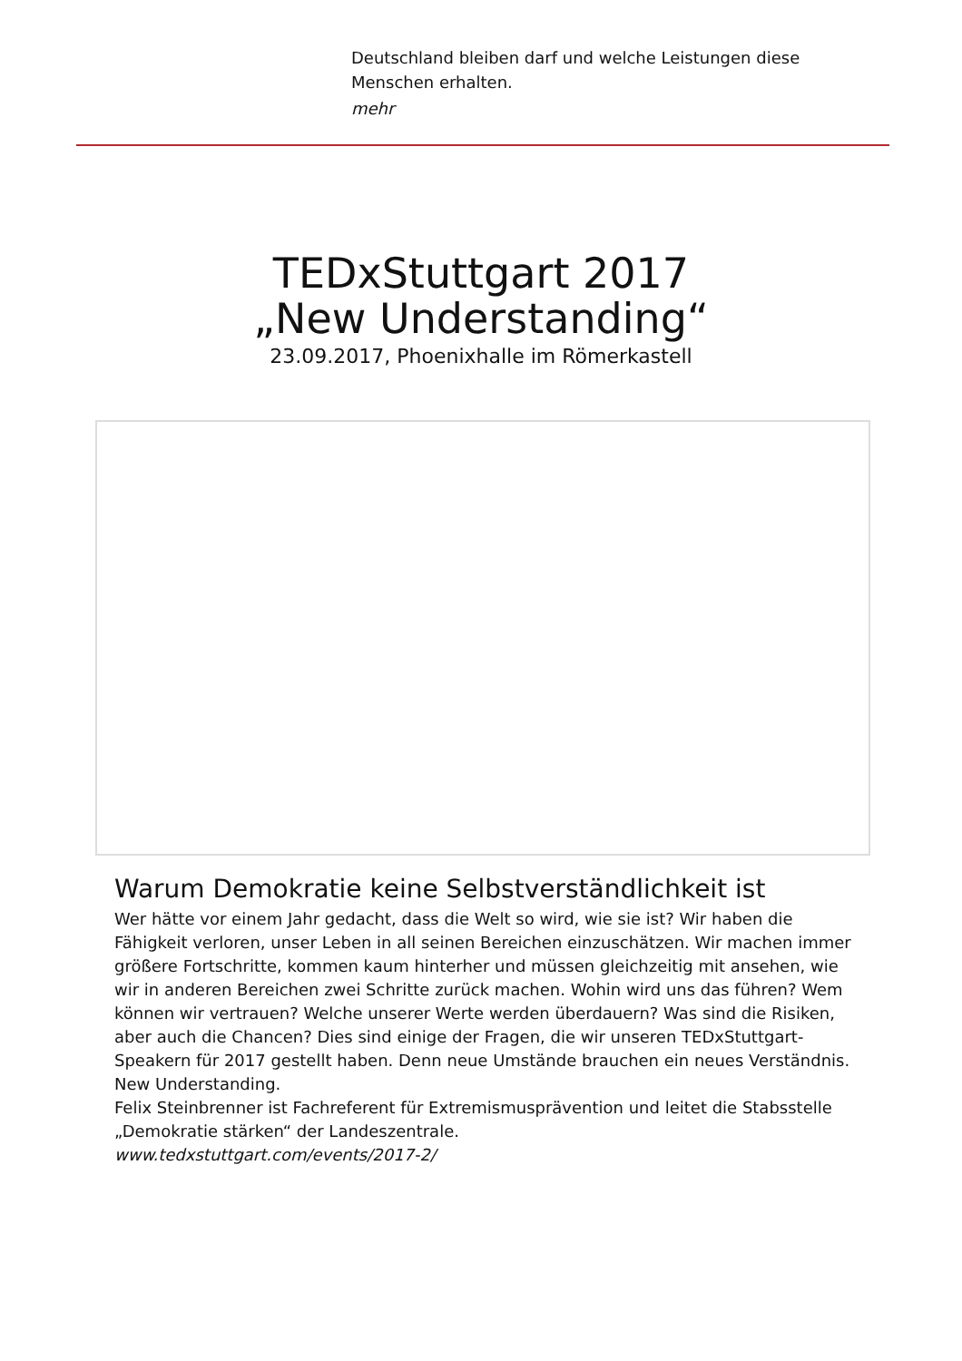Deutschland bleiben darf und welche Leistungen diese Menschen erhalten.
mehr
TEDxStuttgart 2017 „New Understanding“
23.09.2017, Phoenixhalle im Römerkastell
Warum Demokratie keine Selbstverständlichkeit ist
Wer hätte vor einem Jahr gedacht, dass die Welt so wird, wie sie ist? Wir haben die Fähigkeit verloren, unser Leben in all seinen Bereichen einzuschätzen. Wir machen immer größere Fortschritte, kommen kaum hinterher und müssen gleichzeitig mit ansehen, wie wir in anderen Bereichen zwei Schritte zurück machen. Wohin wird uns das führen? Wem können wir vertrauen? Welche unserer Werte werden überdauern? Was sind die Risiken, aber auch die Chancen? Dies sind einige der Fragen, die wir unseren TEDxStuttgart-Speakern für 2017 gestellt haben. Denn neue Umstände brauchen ein neues Verständnis. New Understanding.
Felix Steinbrenner ist Fachreferent für Extremismusprävention und leitet die Stabsstelle „Demokratie stärken“ der Landeszentrale.
www.tedxstuttgart.com/events/2017-2/